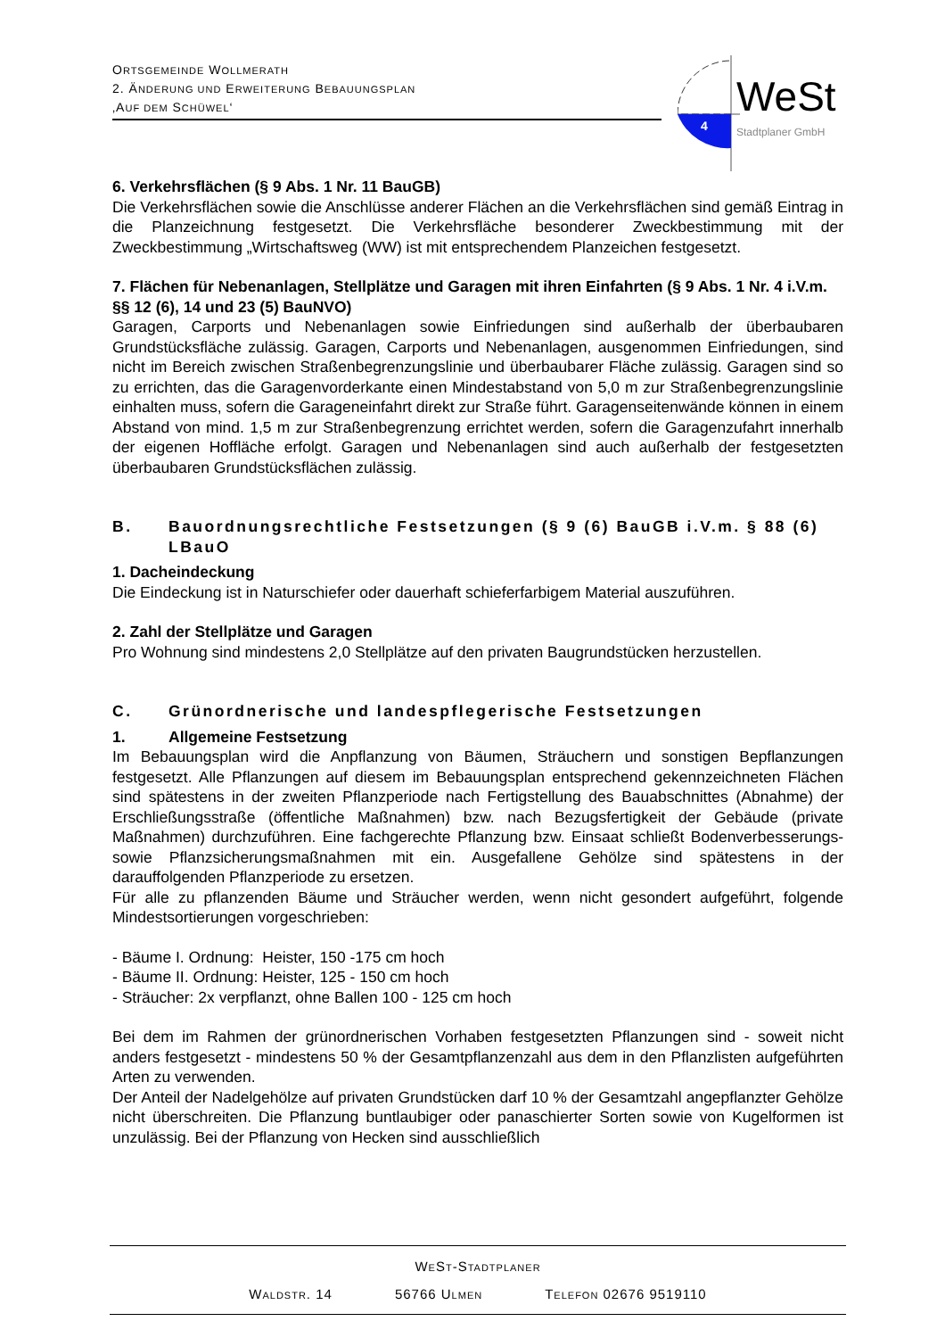ORTSGEMEINDE WOLLMERATH
2. ÄNDERUNG UND ERWEITERUNG BEBAUUNGSPLAN
‚AUF DEM SCHÜWEL‘
4
WeSt
Stadtplaner GmbH
6. Verkehrsflächen (§ 9 Abs. 1 Nr. 11 BauGB)
Die Verkehrsflächen sowie die Anschlüsse anderer Flächen an die Verkehrsflächen sind gemäß Eintrag in die Planzeichnung festgesetzt. Die Verkehrsfläche besonderer Zweckbestimmung mit der Zweckbestimmung „Wirtschaftsweg (WW) ist mit entsprechendem Planzeichen festgesetzt.
7. Flächen für Nebenanlagen, Stellplätze und Garagen mit ihren Einfahrten (§ 9 Abs. 1 Nr. 4 i.V.m. §§ 12 (6), 14 und 23 (5) BauNVO)
Garagen, Carports und Nebenanlagen sowie Einfriedungen sind außerhalb der überbaubaren Grundstücksfläche zulässig. Garagen, Carports und Nebenanlagen, ausgenommen Einfriedungen, sind nicht im Bereich zwischen Straßenbegrenzungslinie und überbaubarer Fläche zulässig. Garagen sind so zu errichten, das die Garagenvorderkante einen Mindestabstand von 5,0 m zur Straßenbegrenzungslinie einhalten muss, sofern die Garageneinfahrt direkt zur Straße führt. Garagenseitenwände können in einem Abstand von mind. 1,5 m zur Straßenbegrenzung errichtet werden, sofern die Garagenzufahrt innerhalb der eigenen Hoffläche erfolgt. Garagen und Nebenanlagen sind auch außerhalb der festgesetzten überbaubaren Grundstücksflächen zulässig.
B. Bauordnungsrechtliche Festsetzungen (§ 9 (6) BauGB i.V.m. § 88 (6) LBauO
1. Dacheindeckung
Die Eindeckung ist in Naturschiefer oder dauerhaft schieferfarbigem Material auszuführen.
2. Zahl der Stellplätze und Garagen
Pro Wohnung sind mindestens 2,0 Stellplätze auf den privaten Baugrundstücken herzustellen.
C. Grünordnerische und landespflegerische Festsetzungen
1. Allgemeine Festsetzung
Im Bebauungsplan wird die Anpflanzung von Bäumen, Sträuchern und sonstigen Bepflanzungen festgesetzt. Alle Pflanzungen auf diesem im Bebauungsplan entsprechend gekennzeichneten Flächen sind spätestens in der zweiten Pflanzperiode nach Fertigstellung des Bauabschnittes (Abnahme) der Erschließungsstraße (öffentliche Maßnahmen) bzw. nach Bezugsfertigkeit der Gebäude (private Maßnahmen) durchzuführen. Eine fachgerechte Pflanzung bzw. Einsaat schließt Bodenverbesserungs- sowie Pflanzsicherungsmaßnahmen mit ein. Ausgefallene Gehölze sind spätestens in der darauffolgenden Pflanzperiode zu ersetzen.
Für alle zu pflanzenden Bäume und Sträucher werden, wenn nicht gesondert aufgeführt, folgende Mindestsortierungen vorgeschrieben:
- Bäume I. Ordnung: Heister, 150 -175 cm hoch
- Bäume II. Ordnung: Heister, 125 - 150 cm hoch
- Sträucher: 2x verpflanzt, ohne Ballen 100 - 125 cm hoch
Bei dem im Rahmen der grünordnerischen Vorhaben festgesetzten Pflanzungen sind - soweit nicht anders festgesetzt - mindestens 50 % der Gesamtpflanzenzahl aus dem in den Pflanzlisten aufgeführten Arten zu verwenden.
Der Anteil der Nadelgehölze auf privaten Grundstücken darf 10 % der Gesamtzahl angepflanzter Gehölze nicht überschreiten. Die Pflanzung buntlaubiger oder panaschierter Sorten sowie von Kugelformen ist unzulässig. Bei der Pflanzung von Hecken sind ausschließlich
WEST-STADTPLANER
WALDSTR. 14 56766 ULMEN TELEFON 02676 9519110